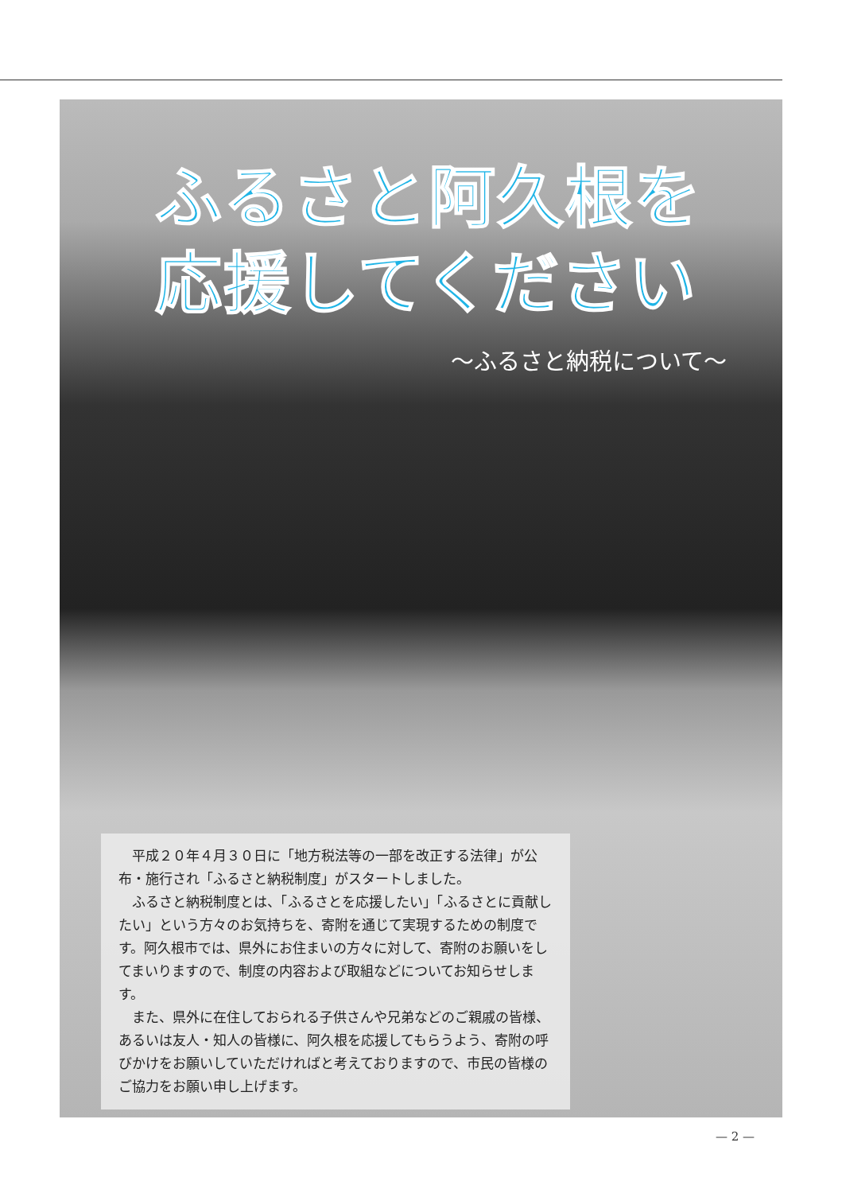ふるさと阿久根を
応援してください
～ふるさと納税について～
平成２０年４月３０日に「地方税法等の一部を改正する法律」が公布・施行され「ふるさと納税制度」がスタートしました。
ふるさと納税制度とは、「ふるさとを応援したい」「ふるさとに貢献したい」という方々のお気持ちを、寄附を通じて実現するための制度です。阿久根市では、県外にお住まいの方々に対して、寄附のお願いをしてまいりますので、制度の内容および取組などについてお知らせします。
また、県外に在住しておられる子供さんや兄弟などのご親戚の皆様、あるいは友人・知人の皆様に、阿久根を応援してもらうよう、寄附の呼びかけをお願いしていただければと考えておりますので、市民の皆様のご協力をお願い申し上げます。
— 2 —